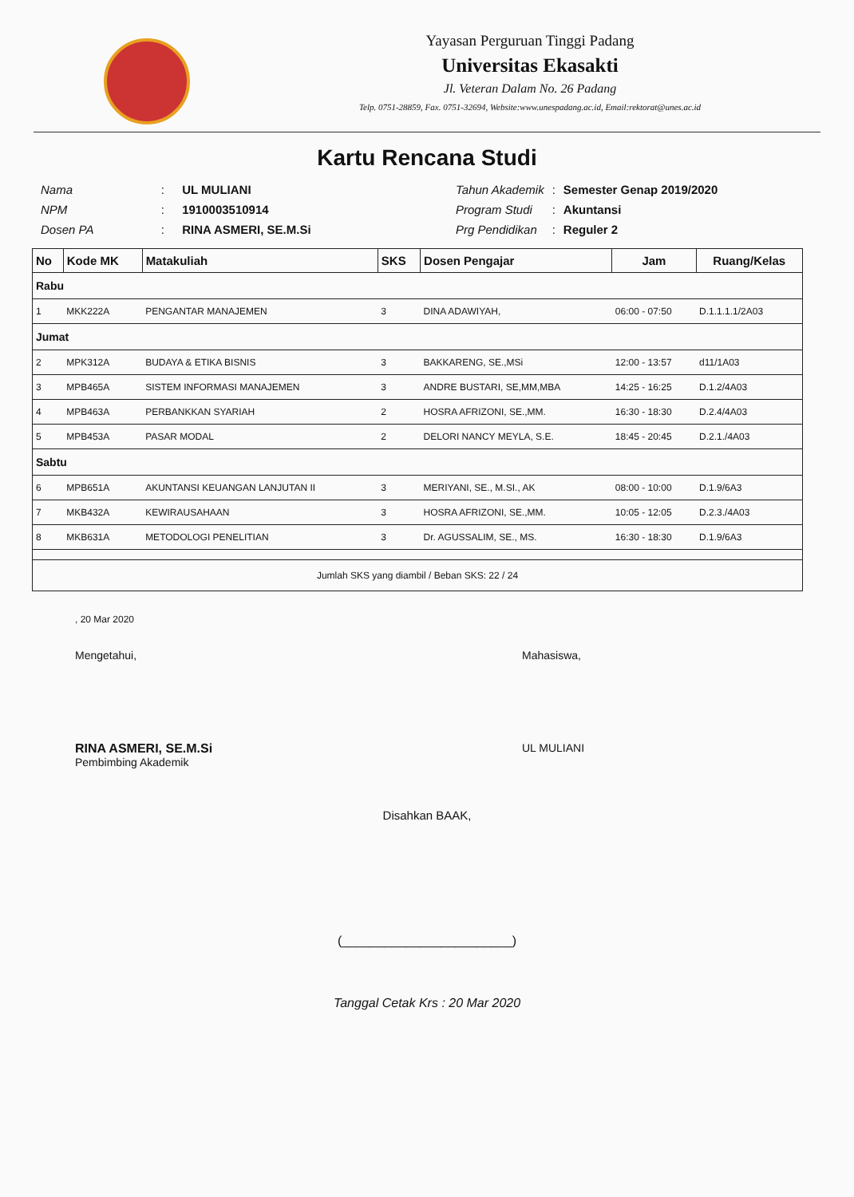Yayasan Perguruan Tinggi Padang
Universitas Ekasakti
Jl. Veteran Dalam No. 26 Padang
Telp. 0751-28859, Fax. 0751-32694, Website:www.unespadang.ac.id, Email:rektorat@unes.ac.id
Kartu Rencana Studi
| Nama | : | UL MULIANI |
| NPM | : | 1910003510914 |
| Dosen PA | : | RINA ASMERI, SE.M.Si |
| Tahun Akademik | : | Semester Genap 2019/2020 |
| Program Studi | : | Akuntansi |
| Prg Pendidikan | : | Reguler 2 |
| No | Kode MK | Matakuliah | SKS | Dosen Pengajar | Jam | Ruang/Kelas |
| --- | --- | --- | --- | --- | --- | --- |
| Rabu | | | | | | |
| 1 | MKK222A | PENGANTAR MANAJEMEN | 3 | DINA ADAWIYAH, | 06:00 - 07:50 | D.1.1.1.1/2A03 |
| Jumat | | | | | | |
| 2 | MPK312A | BUDAYA & ETIKA BISNIS | 3 | BAKKARENG, SE.,MSi | 12:00 - 13:57 | d11/1A03 |
| 3 | MPB465A | SISTEM INFORMASI MANAJEMEN | 3 | ANDRE BUSTARI, SE,MM,MBA | 14:25 - 16:25 | D.1.2/4A03 |
| 4 | MPB463A | PERBANKKAN SYARIAH | 2 | HOSRA AFRIZONI, SE.,MM. | 16:30 - 18:30 | D.2.4/4A03 |
| 5 | MPB453A | PASAR MODAL | 2 | DELORI NANCY MEYLA, S.E. | 18:45 - 20:45 | D.2.1./4A03 |
| Sabtu | | | | | | |
| 6 | MPB651A | AKUNTANSI KEUANGAN LANJUTAN II | 3 | MERIYANI, SE., M.SI., AK | 08:00 - 10:00 | D.1.9/6A3 |
| 7 | MKB432A | KEWIRAUSAHAAN | 3 | HOSRA AFRIZONI, SE.,MM. | 10:05 - 12:05 | D.2.3./4A03 |
| 8 | MKB631A | METODOLOGI PENELITIAN | 3 | Dr. AGUSSALIM, SE., MS. | 16:30 - 18:30 | D.1.9/6A3 |
| Jumlah SKS yang diambil / Beban SKS: 22 / 24 | | | | | | |
, 20 Mar 2020
Mengetahui,
RINA ASMERI, SE.M.Si
Pembimbing Akademik
Mahasiswa,
UL MULIANI
Disahkan BAAK,
(________________________)
Tanggal Cetak Krs : 20 Mar 2020